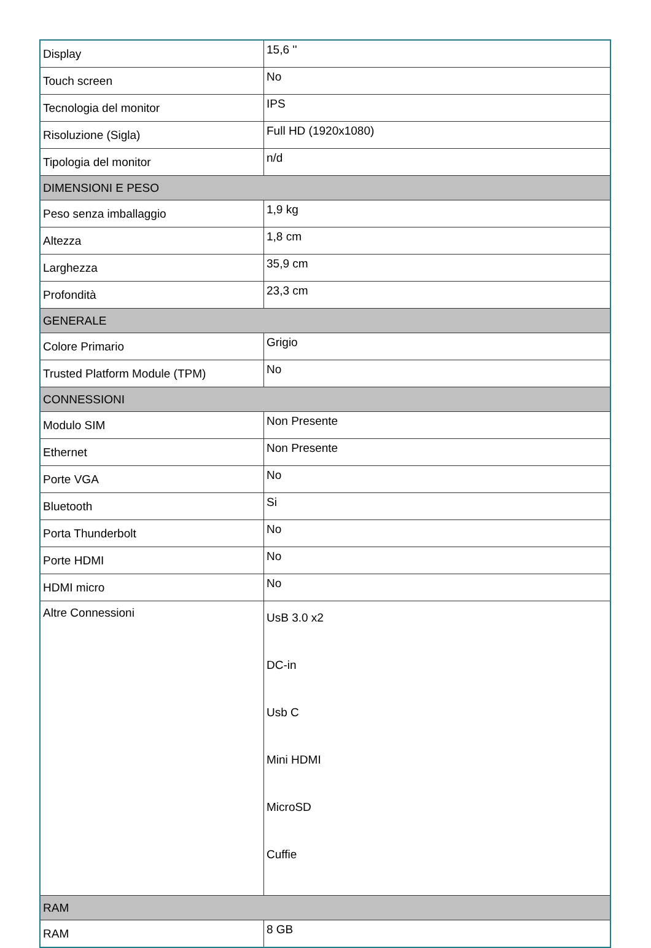| Display | 15,6 '' |
| Touch screen | No |
| Tecnologia del monitor | IPS |
| Risoluzione (Sigla) | Full HD (1920x1080) |
| Tipologia del monitor | n/d |
| DIMENSIONI E PESO | |
| Peso senza imballaggio | 1,9 kg |
| Altezza | 1,8 cm |
| Larghezza | 35,9 cm |
| Profondità | 23,3 cm |
| GENERALE | |
| Colore Primario | Grigio |
| Trusted Platform Module (TPM) | No |
| CONNESSIONI | |
| Modulo SIM | Non Presente |
| Ethernet | Non Presente |
| Porte VGA | No |
| Bluetooth | Si |
| Porta Thunderbolt | No |
| Porte HDMI | No |
| HDMI micro | No |
| Altre Connessioni | UsB 3.0 x2 DC-in Usb C Mini HDMI MicroSD Cuffie |
| RAM | |
| RAM | 8 GB |